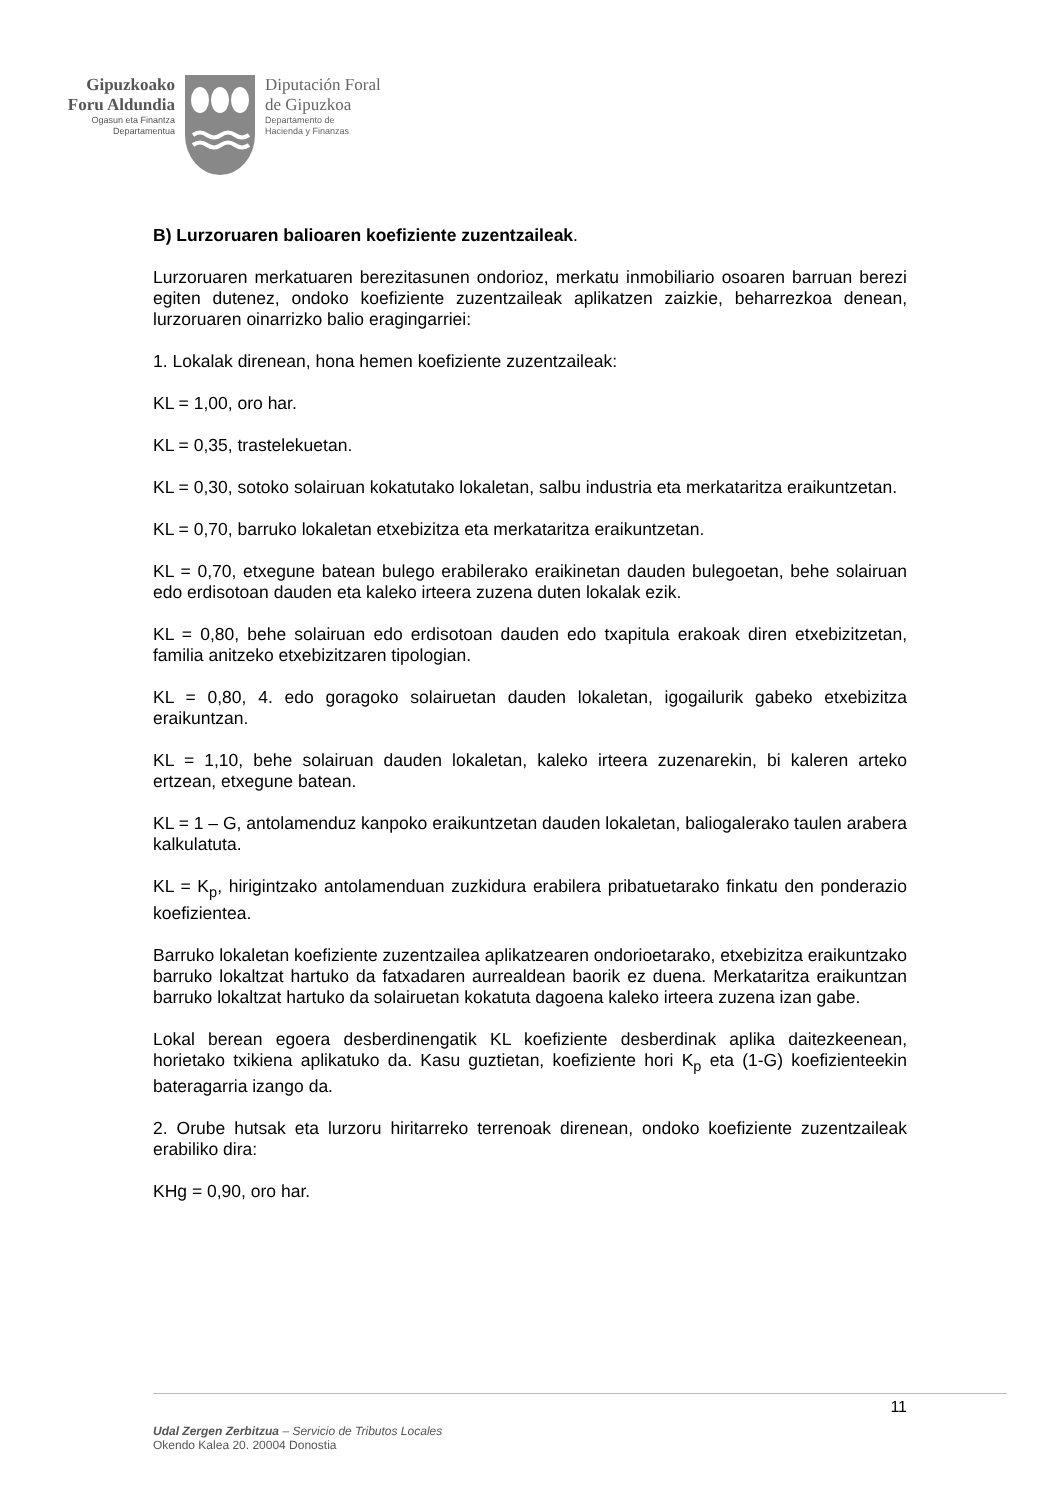Gipuzkoako
Foru Aldundia
Ogasun eta Finantza
Departamentua
Diputación Foral
de Gipuzkoa
Departamento de
Hacienda y Finanzas
B) Lurzoruaren balioaren koefiziente zuzentzaileak.
Lurzoruaren merkatuaren berezitasunen ondorioz, merkatu inmobiliario osoaren barruan berezi egiten dutenez, ondoko koefiziente zuzentzaileak aplikatzen zaizkie, beharrezkoa denean, lurzoruaren oinarrizko balio eragingarriei:
1. Lokalak direnean, hona hemen koefiziente zuzentzaileak:
KL = 1,00, oro har.
KL = 0,35, trastelekuetan.
KL = 0,30, sotoko solairuan kokatutako lokaletan, salbu industria eta merkataritza eraikuntzetan.
KL = 0,70, barruko lokaletan etxebizitza eta merkataritza eraikuntzetan.
KL = 0,70, etxegune batean bulego erabilerako eraikinetan dauden bulegoetan, behe solairuan edo erdisotoan dauden eta kaleko irteera zuzena duten lokalak ezik.
KL = 0,80, behe solairuan edo erdisotoan dauden edo txapitula erakoak diren etxebizitzetan, familia anitzeko etxebizitzaren tipologian.
KL = 0,80, 4. edo goragoko solairuetan dauden lokaletan, igogailurik gabeko etxebizitza eraikuntzan.
KL = 1,10, behe solairuan dauden lokaletan, kaleko irteera zuzenarekin, bi kaleren arteko ertzean, etxegune batean.
KL = 1 – G, antolamenduz kanpoko eraikuntzetan dauden lokaletan, baliogalerako taulen arabera kalkulatuta.
KL = K<sub>p</sub>, hirigintzako antolamenduan zuzkidura erabilera pribatuetarako finkatu den ponderazio koefizientea.
Barruko lokaletan koefiziente zuzentzailea aplikatzearen ondorioetarako, etxebizitza eraikuntzako barruko lokaltzat hartuko da fatxadaren aurrealdean baorik ez duena. Merkataritza eraikuntzan barruko lokaltzat hartuko da solairuetan kokatuta dagoena kaleko irteera zuzena izan gabe.
Lokal berean egoera desberdinengatik KL koefiziente desberdinak aplika daitezkeenean, horietako txikiena aplikatuko da. Kasu guztietan, koefiziente hori K<sub>p</sub> eta (1-G) koefizienteekin bateragarria izango da.
2. Orube hutsak eta lurzoru hiritarreko terrenoak direnean, ondoko koefiziente zuzentzaileak erabiliko dira:
KHg = 0,90, oro har.
11
Udal Zergen Zerbitzua – Servicio de Tributos Locales
Okendo Kalea 20. 20004 Donostia